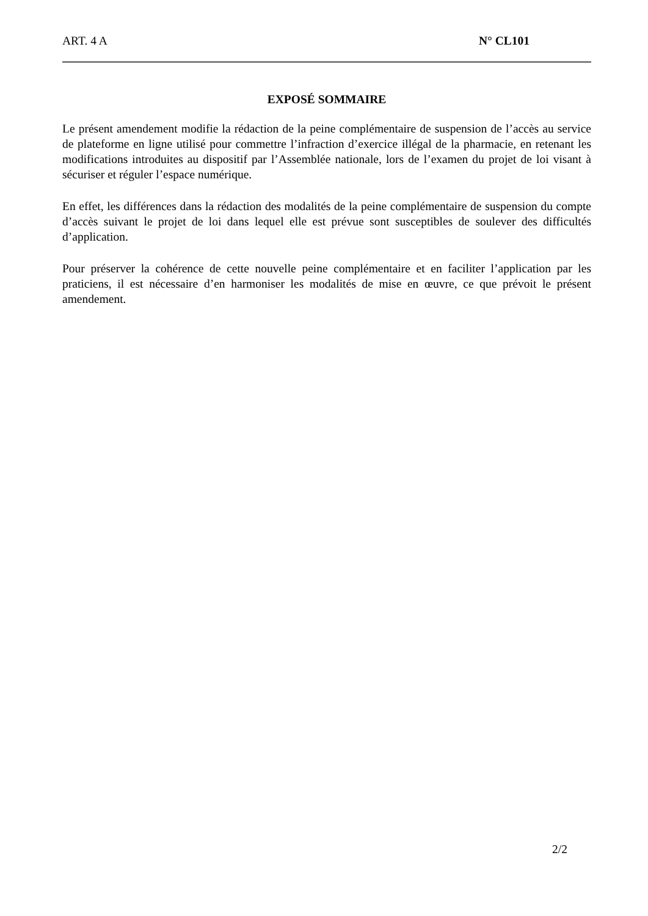ART. 4 A N° CL101
EXPOSÉ SOMMAIRE
Le présent amendement modifie la rédaction de la peine complémentaire de suspension de l’accès au service de plateforme en ligne utilisé pour commettre l’infraction d’exercice illégal de la pharmacie, en retenant les modifications introduites au dispositif par l’Assemblée nationale, lors de l’examen du projet de loi visant à sécuriser et réguler l’espace numérique.
En effet, les différences dans la rédaction des modalités de la peine complémentaire de suspension du compte d’accès suivant le projet de loi dans lequel elle est prévue sont susceptibles de soulever des difficultés d’application.
Pour préserver la cohérence de cette nouvelle peine complémentaire et en faciliter l’application par les praticiens, il est nécessaire d’en harmoniser les modalités de mise en œuvre, ce que prévoit le présent amendement.
2/2